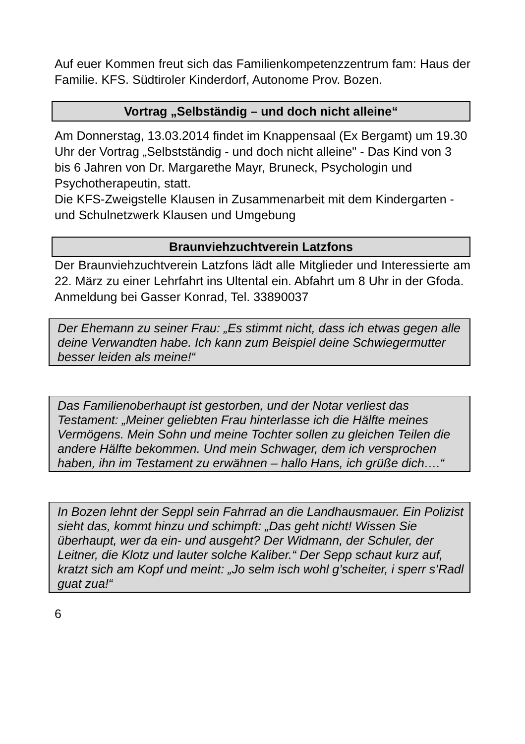Auf euer Kommen freut sich das Familienkompetenzzentrum fam: Haus der Familie. KFS. Südtiroler Kinderdorf, Autonome Prov. Bozen.
Vortrag „Selbständig – und doch nicht alleine“
Am Donnerstag, 13.03.2014 findet im Knappensaal (Ex Bergamt) um 19.30 Uhr der Vortrag „Selbstständig - und doch nicht alleine" - Das Kind von 3 bis 6 Jahren von Dr. Margarethe Mayr, Bruneck, Psychologin und Psychotherapeutin, statt.
Die KFS-Zweigstelle Klausen in Zusammenarbeit mit dem Kindergarten - und Schulnetzwerk Klausen und Umgebung
Braunviehzuchtverein Latzfons
Der Braunviehzuchtverein Latzfons lädt alle Mitglieder und Interessierte am 22. März zu einer Lehrfahrt ins Ultental ein. Abfahrt um 8 Uhr in der Gfoda.
Anmeldung bei Gasser Konrad, Tel. 33890037
Der Ehemann zu seiner Frau: „Es stimmt nicht, dass ich etwas gegen alle deine Verwandten habe. Ich kann zum Beispiel deine Schwiegermutter besser leiden als meine!“
Das Familienoberhaupt ist gestorben, und der Notar verliest das Testament: „Meiner geliebten Frau hinterlasse ich die Hälfte meines Vermögens. Mein Sohn und meine Tochter sollen zu gleichen Teilen die andere Hälfte bekommen. Und mein Schwager, dem ich versprochen haben, ihn im Testament zu erwähnen – hallo Hans, ich grüße dich….“
In Bozen lehnt der Seppl sein Fahrrad an die Landhausmauer. Ein Polizist sieht das, kommt hinzu und schimpft: „Das geht nicht! Wissen Sie überhaupt, wer da ein- und ausgeht? Der Widmann, der Schuler, der Leitner, die Klotz und lauter solche Kaliber.“ Der Sepp schaut kurz auf, kratzt sich am Kopf und meint: „Jo selm isch wohl g’scheiter, i sperr s’Radl guat zua!“
6